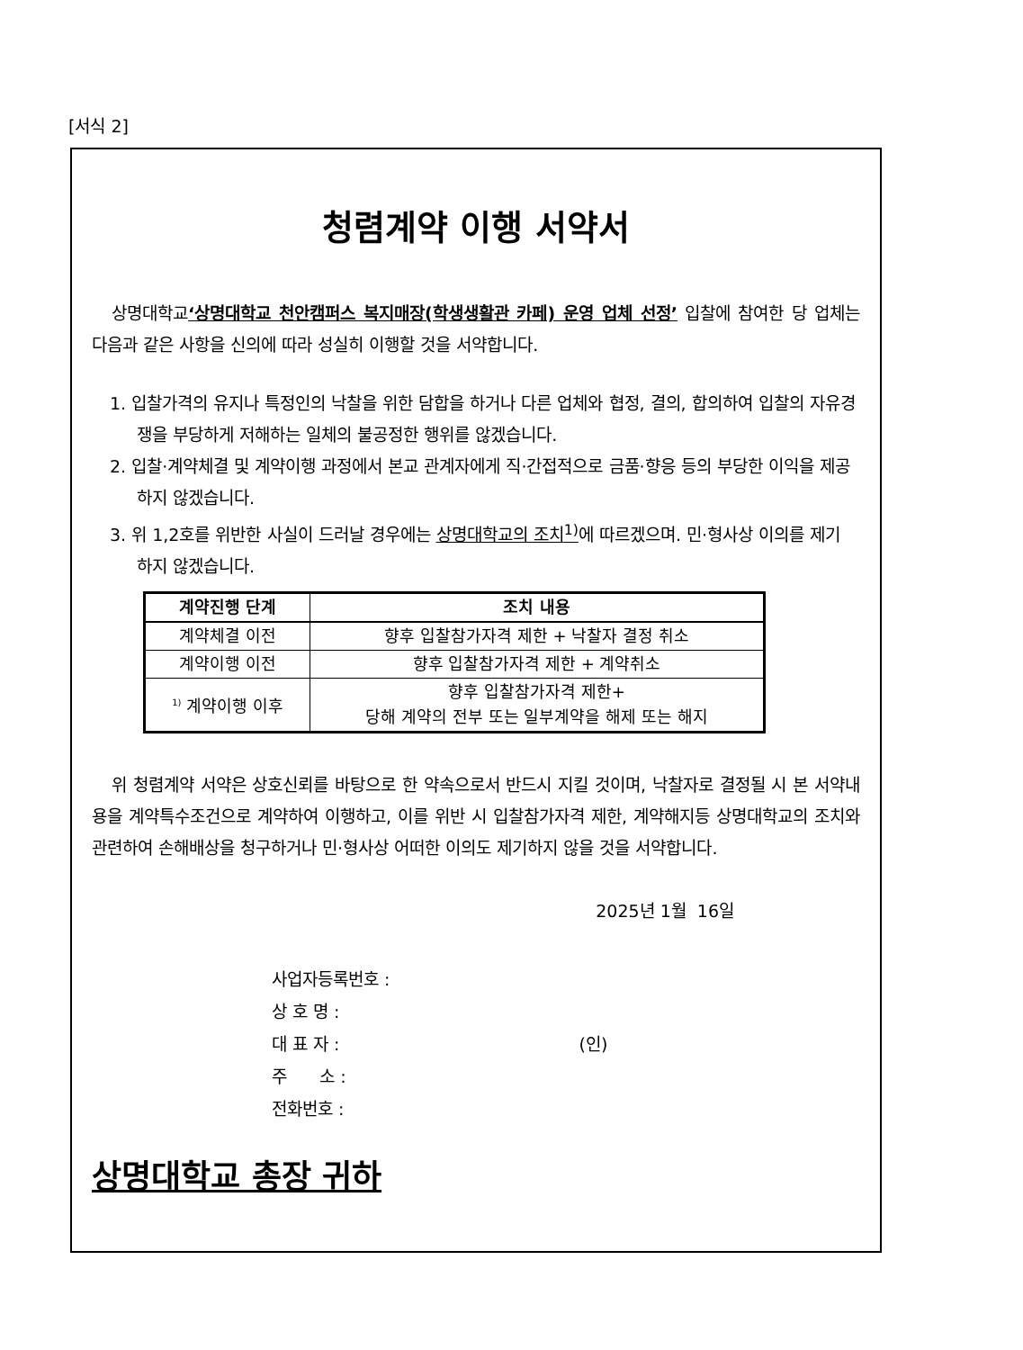[서식 2]
청렴계약 이행 서약서
상명대학교‘상명대학교 천안캠퍼스 복지매장(학생생활관 카페) 운영 업체 선정’ 입찰에 참여한 당 업체는 다음과 같은 사항을 신의에 따라 성실히 이행할 것을 서약합니다.
1. 입찰가격의 유지나 특정인의 낙찰을 위한 담합을 하거나 다른 업체와 협정, 결의, 합의하여 입찰의 자유경쟁을 부당하게 저해하는 일체의 불공정한 행위를 않겠습니다.
2. 입찰·계약체결 및 계약이행 과정에서 본교 관계자에게 직·간접적으로 금품·향응 등의 부당한 이익을 제공하지 않겠습니다.
3. 위 1,2호를 위반한 사실이 드러날 경우에는 상명대학교의 조치<sup>1)</sup> 에 따르겠으며. 민·형사상 이의를 제기 하지 않겠습니다.
| 계약진행 단계 | 조치 내용 |
| --- | --- |
| 계약체결 이전 | 향후 입찰참가자격 제한 + 낙찰자 결정 취소 |
| 계약이행 이전 | 향후 입찰참가자격 제한 + 계약취소 |
| <sup>1)</sup> 계약이행 이후 | 향후 입찰참가자격 제한+ 당해 계약의 전부 또는 일부계약을 해제 또는 해지 |
위 청렴계약 서약은 상호신뢰를 바탕으로 한 약속으로서 반드시 지킬 것이며, 낙찰자로 결정될 시 본 서약내용을 계약특수조건으로 계약하여 이행하고, 이를 위반 시 입찰참가자격 제한, 계약해지등 상명대학교의 조치와 관련하여 손해배상을 청구하거나 민·형사상 어떠한 이의도 제기하지 않을 것을 서약합니다.
2025년 1월 16일
사업자등록번호 :
상 호 명 :
대 표 자 : (인)
주 소 :
전화번호 :
상명대학교 총장 귀하